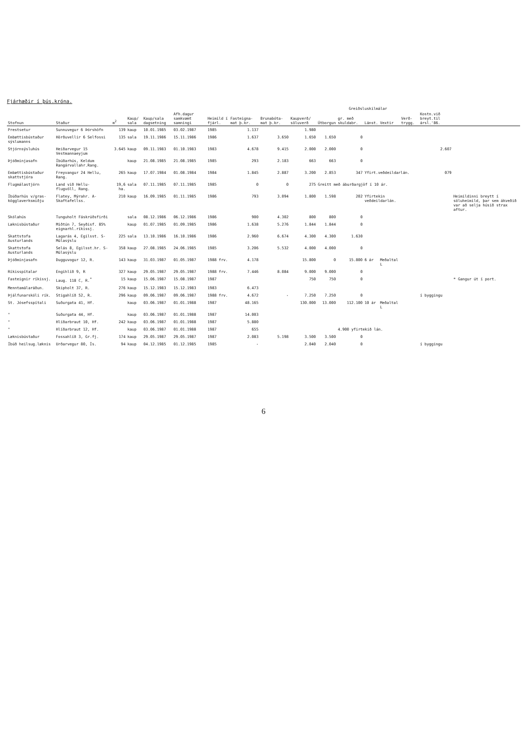Fjárhæðir í þús.króna.
| | | | | | | | | | | Greiðsluskilmálar | | | | | | |
| --- | --- | --- | --- | --- | --- | --- | --- | --- | --- | --- | --- | --- | --- | --- | --- | --- |
| Stofnun | Staður | m<sup>2</sup> | Kaup/ sala | Kaup/sala dagsetning | Afh.dagur samkvæmt samningi | Heimild í fjárl. | Fasteigna- mat þ.kr. | Brunabóta- mat þ.kr. | Kaupverð/ söluverð | Útborgun | gr. með skuldabr. | Lánst. | Vextir | Verð- trygg. | Kostn.við breyt.til ársl.'86. | |
| Prestsetur | Sunnuvegur 6 Þórshöfn | 139 | kaup | 10.01.1985 | 03.02.1987 | 1985 | 1.137 | | 1.980 | | | | | | | |
| Embættisbústaður sýslumanns | Hörðuvellir 6 Selfossi | 135 | sala | 19.11.1986 | 15.11.1986 | 1986 | 1.637 | 3.650 | 1.650 | 1.650 | 0 | | | | | |
| Stjórnsýsluhús | Heiðarvegur 15 Vestmannaeyjum | 3.645 | kaup | 09.11.1983 | 01.10.1983 | 1983 | 4.678 | 9.415 | 2.000 | 2.000 | 0 | | | | 2.607 | |
| Þjóðminjasafn | Íbúðarhús, Keldum Rangárvallahr.Rang. | | kaup | 21.08.1985 | 21.08.1985 | 1985 | 293 | 2.183 | 663 | 663 | 0 | | | | | |
| Embættisbústaður skattstjóra | Freyvangur 24 Hellu, Rang. | 265 | kaup | 17.07.1984 | 01.08.1984 | 1984 | 1.845 | 2.887 | 3.200 | 2.853 | 347 | Yfirt.veðdeildarlán. | | | 079 | |
| Flugmálastjórn | Land við Hellu- flugvöll, Rang. | 19,6 ha. | sala | 07.11.1985 | 07.11.1985 | 1985 | 0 | 0 | 275 | Greitt með áburðargjöf í 10 ár. | | | | | | |
| Íbúðarhús v/gras- kögglaverksmiðju | Flatey, Mýrahr. A-Skaftafellss. | 210 | kaup | 16.09.1985 | 01.11.1985 | 1986 | 793 | 3.094 | 1.800 | 1.598 | 202 | Yfirtekin veðdeildarlán. | | | | Heimildinni breytt í söluheimild, þar sem ákveðið var að selja húsið strax aftur. |
| Skólahús | Tunguholt Fáskrúðsfirði | | sala | 08.12.1986 | 06.12.1986 | 1986 | 900 | 4.302 | 800 | 800 | 0 | | | | | |
| Læknisbústaður | Miðtún 7, Seyðisf. 85% eignarhl.ríkissj. | | kaup | 01.07.1985 | 01.09.1985 | 1986 | 1.638 | 5.276 | 1.844 | 1.844 | 0 | | | | | |
| Skattstofa Austurlands | Lagarás 4, Egilsst. S-Múlasýslu | 225 | sala | 13.10.1986 | 16.10.1986 | 1986 | 2.960 | 6.674 | 4.300 | 4.300 | 1.630 | | | | | |
| Skattstofa Austurlands | Selás 8, Egilsst.hr. S-Múlasýslu | 358 | kaup | 27.08.1985 | 24.06.1985 | 1985 | 3.206 | 5.532 | 4.000 | 4.000 | 0 | | | | | |
| Þjóðminjasafn | Dugguvogur 12, R. | 143 | kaup | 31.03.1987 | 01.05.1987 | 1988 frv. | 4.178 | | 15.800 | 0 | 15.800 | 6 ár | Meðaltal L | | | |
| Ríkisspítalar | Engihlíð 9, R | 327 | kaup | 29.05.1987 | 29.05.1987 | 1988 frv. | 7.446 | 8.084 | 9.000 | 9.000 | 0 | | | | | |
| Fasteignir ríkissj. | Laug. 118 C, R.<sup>*</sup> | 15 | kaup | 15.06.1987 | 15.08.1987 | 1987 | | | 750 | 750 | 0 | | | | | * Gangur út í port. |
| Menntamálaráðun. | Skipholt 37, R. | 276 | kaup | 15.12.1983 | 15.12.1983 | 1983 | 6.473 | | | | | | | | | |
| Þjálfunarskóli rík. | Stigahlíð 52, R. | 296 | kaup | 09.06.1987 | 09.06.1987 | 1988 frv. | 4.672 | - | 7.250 | 7.250 | 0 | | | | í byggingu | |
| St. Jósefsspítali | Suðurgata 41, Hf. | | kaup | 03.06.1987 | 01.01.1988 | 1987 | 48.165 | | 130.000 | 13.000 | 112.100 | 10 ár | Meðaltal L | | | |
| " | Suðurgata 44, Hf. | | kaup | 03.06.1987 | 01.01.1988 | 1987 | 14.003 | | | | | | | | | |
| " | Hlíðarbraut 10, Hf. | 242 | kaup | 03.06.1987 | 01.01.1988 | 1987 | 5.880 | | | | | | | | | |
| " | Hlíðarbraut 12, Hf. | | kaup | 03.06.1987 | 01.01.1988 | 1987 | 655 | | | | 4.900 yfirtekið lán. | | | | | |
| Læknisbústaður | Fossahlíð 3, Gr.fj. | 174 | kaup | 29.05.1987 | 29.05.1987 | 1987 | 2.083 | 5.198 | 3.500 | 3.500 | 0 | | | | | |
| Íbúð heilsug.læknis | Urðarvegur 80, Ís. | 94 | kaup | 04.12.1985 | 01.12.1985 | 1985 | - | | 2.040 | 2.040 | 0 | | | | í byggingu | |
6